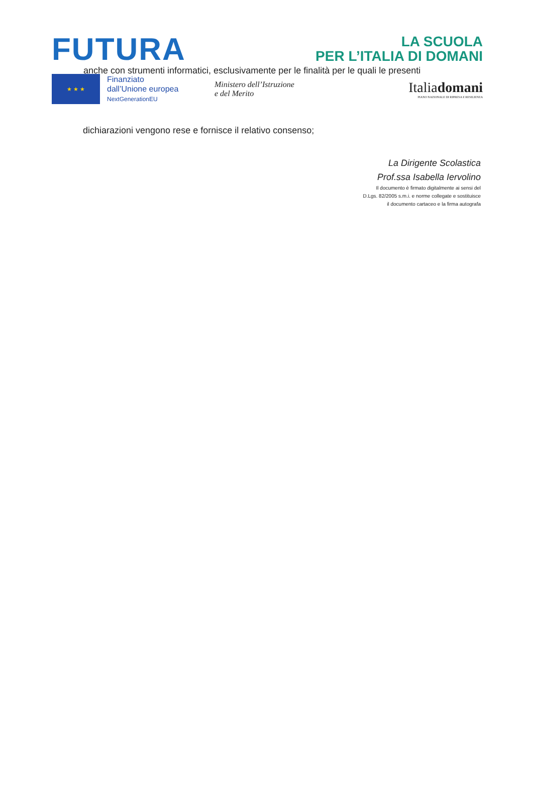FUTURA
LA SCUOLA
PER L’ITALIA DI DOMANI
anche con strumenti informatici, esclusivamente per le finalità per le quali le presenti
★ ★ ★
Finanziato
dall’Unione europea
NextGenerationEU
Ministero dell’Istruzione
e del Merito
Italiadomani
PIANO NAZIONALE DI RIPRESA E RESILIENZA
dichiarazioni vengono rese e fornisce il relativo consenso;
La Dirigente Scolastica
Prof.ssa Isabella Iervolino
Il documento è firmato digitalmente ai sensi del
D.Lgs. 82/2005 s.m.i. e norme collegate e sostituisce
il documento cartaceo e la firma autografa